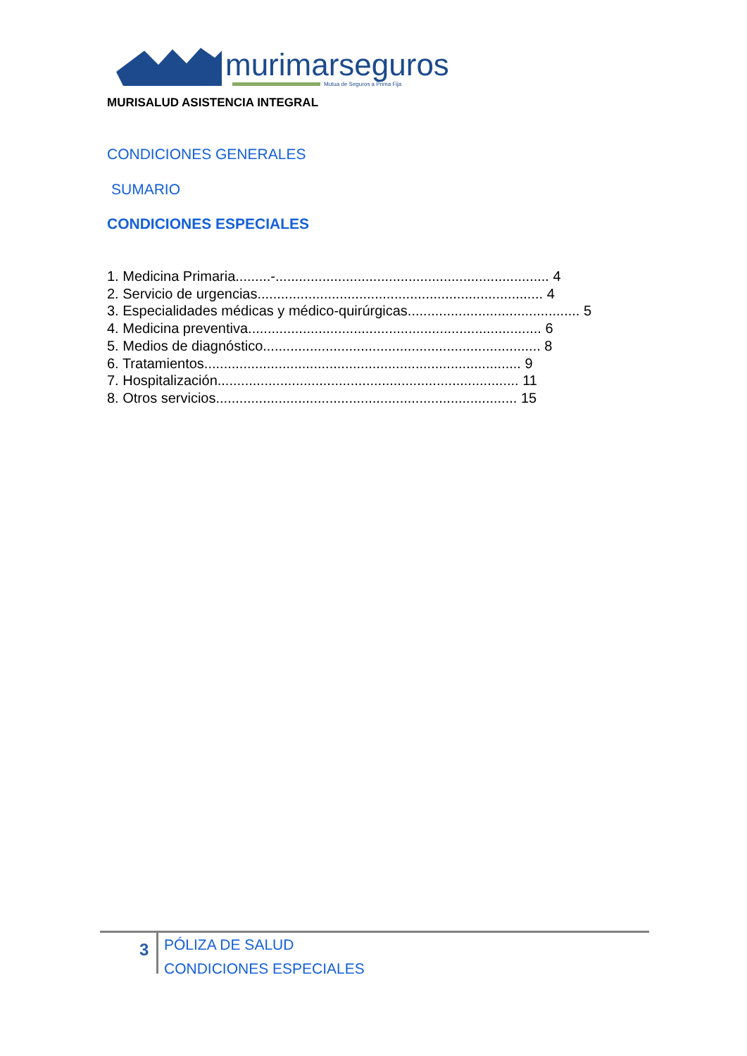murimarseguros
Mutua de Seguros a Prima Fija
MURISALUD ASISTENCIA INTEGRAL
CONDICIONES GENERALES
SUMARIO
CONDICIONES ESPECIALES
1. Medicina Primaria.........-...................................................................... 4
2. Servicio de urgencias......................................................................... 4
3. Especialidades médicas y médico-quirúrgicas............................................ 5
4. Medicina preventiva........................................................................... 6
5. Medios de diagnóstico....................................................................... 8
6. Tratamientos................................................................................. 9
7. Hospitalización............................................................................. 11
8. Otros servicios............................................................................. 15
3
PÓLIZA DE SALUD
CONDICIONES ESPECIALES